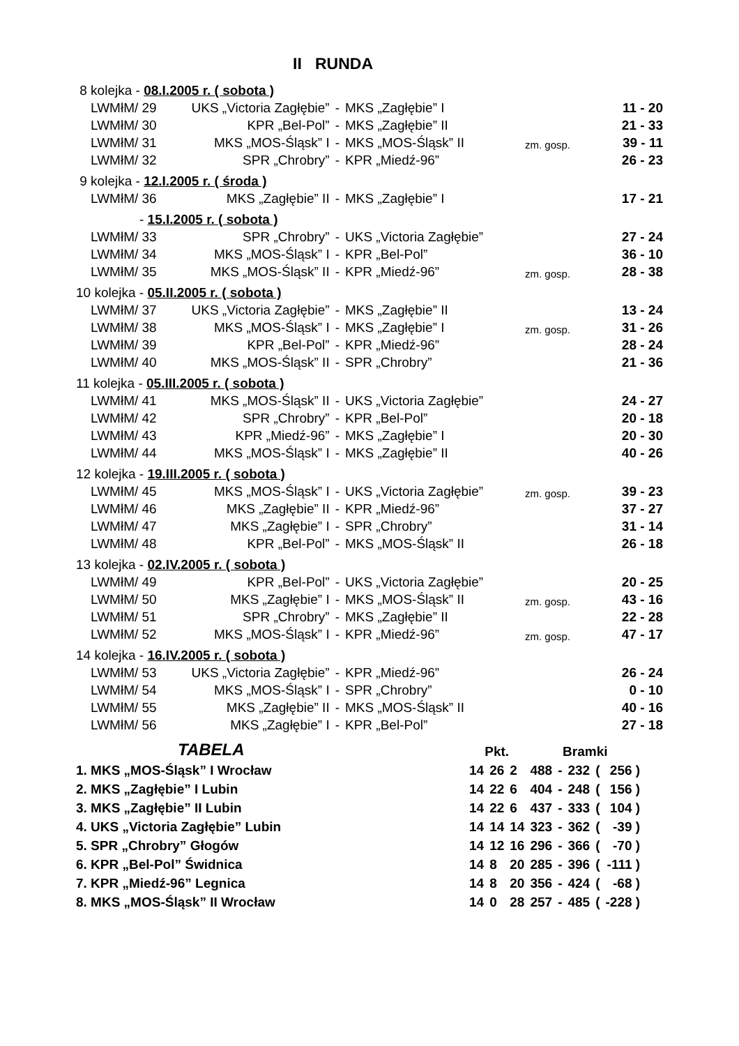II RUNDA
| 8 kolejka - 08.I.2005 r. ( sobota ) | | | | | |
| LWMłM/ 29 | UKS „Victoria Zagłębie” | - | MKS „Zagłębie” I | | 11 - 20 |
| LWMłM/ 30 | KPR „Bel-Pol” | - | MKS „Zagłębie” II | | 21 - 33 |
| LWMłM/ 31 | MKS „MOS-Śląsk” I | - | MKS „MOS-Śląsk” II | zm. gosp. | 39 - 11 |
| LWMłM/ 32 | SPR „Chrobry” | - | KPR „Miedź-96” | | 26 - 23 |
| 9 kolejka - 12.I.2005 r. ( środa ) | | | | | |
| LWMłM/ 36 | MKS „Zagłębie” II | - | MKS „Zagłębie” I | | 17 - 21 |
| - 15.I.2005 r. ( sobota ) | | | | | |
| LWMłM/ 33 | SPR „Chrobry” | - | UKS „Victoria Zagłębie” | | 27 - 24 |
| LWMłM/ 34 | MKS „MOS-Śląsk” I | - | KPR „Bel-Pol” | | 36 - 10 |
| LWMłM/ 35 | MKS „MOS-Śląsk” II | - | KPR „Miedź-96” | zm. gosp. | 28 - 38 |
| 10 kolejka - 05.II.2005 r. ( sobota ) | | | | | |
| LWMłM/ 37 | UKS „Victoria Zagłębie” | - | MKS „Zagłębie” II | | 13 - 24 |
| LWMłM/ 38 | MKS „MOS-Śląsk” I | - | MKS „Zagłębie” I | zm. gosp. | 31 - 26 |
| LWMłM/ 39 | KPR „Bel-Pol” | - | KPR „Miedź-96” | | 28 - 24 |
| LWMłM/ 40 | MKS „MOS-Śląsk” II | - | SPR „Chrobry” | | 21 - 36 |
| 11 kolejka - 05.III.2005 r. ( sobota ) | | | | | |
| LWMłM/ 41 | MKS „MOS-Śląsk” II | - | UKS „Victoria Zagłębie” | | 24 - 27 |
| LWMłM/ 42 | SPR „Chrobry” | - | KPR „Bel-Pol” | | 20 - 18 |
| LWMłM/ 43 | KPR „Miedź-96” | - | MKS „Zagłębie” I | | 20 - 30 |
| LWMłM/ 44 | MKS „MOS-Śląsk” I | - | MKS „Zagłębie” II | | 40 - 26 |
| 12 kolejka - 19.III.2005 r. ( sobota ) | | | | | |
| LWMłM/ 45 | MKS „MOS-Śląsk” I | - | UKS „Victoria Zagłębie” | zm. gosp. | 39 - 23 |
| LWMłM/ 46 | MKS „Zagłębie” II | - | KPR „Miedź-96” | | 37 - 27 |
| LWMłM/ 47 | MKS „Zagłębie” I | - | SPR „Chrobry” | | 31 - 14 |
| LWMłM/ 48 | KPR „Bel-Pol” | - | MKS „MOS-Śląsk” II | | 26 - 18 |
| 13 kolejka - 02.IV.2005 r. ( sobota ) | | | | | |
| LWMłM/ 49 | KPR „Bel-Pol” | - | UKS „Victoria Zagłębie” | | 20 - 25 |
| LWMłM/ 50 | MKS „Zagłębie” I | - | MKS „MOS-Śląsk” II | zm. gosp. | 43 - 16 |
| LWMłM/ 51 | SPR „Chrobry” | - | MKS „Zagłębie” II | | 22 - 28 |
| LWMłM/ 52 | MKS „MOS-Śląsk” I | - | KPR „Miedź-96” | zm. gosp. | 47 - 17 |
| 14 kolejka - 16.IV.2005 r. ( sobota ) | | | | | |
| LWMłM/ 53 | UKS „Victoria Zagłębie” | - | KPR „Miedź-96” | | 26 - 24 |
| LWMłM/ 54 | MKS „MOS-Śląsk” I | - | SPR „Chrobry” | | 0 - 10 |
| LWMłM/ 55 | MKS „Zagłębie” II | - | MKS „MOS-Śląsk” II | | 40 - 16 |
| LWMłM/ 56 | MKS „Zagłębie” I | - | KPR „Bel-Pol” | | 27 - 18 |
| TABELA | Pkt. | | | Bramki | | | | |
| 1. MKS „MOS-Śląsk” I Wrocław | 14 | 26 | 2 | 488 | - | 232 | ( | 256 ) |
| 2. MKS „Zagłębie” I Lubin | 14 | 22 | 6 | 404 | - | 248 | ( | 156 ) |
| 3. MKS „Zagłębie” II Lubin | 14 | 22 | 6 | 437 | - | 333 | ( | 104 ) |
| 4. UKS „Victoria Zagłębie” Lubin | 14 | 14 | 14 | 323 | - | 362 | ( | -39 ) |
| 5. SPR „Chrobry” Głogów | 14 | 12 | 16 | 296 | - | 366 | ( | -70 ) |
| 6. KPR „Bel-Pol” Świdnica | 14 | 8 | 20 | 285 | - | 396 | ( | -111 ) |
| 7. KPR „Miedź-96” Legnica | 14 | 8 | 20 | 356 | - | 424 | ( | -68 ) |
| 8. MKS „MOS-Śląsk” II Wrocław | 14 | 0 | 28 | 257 | - | 485 | ( | -228 ) |